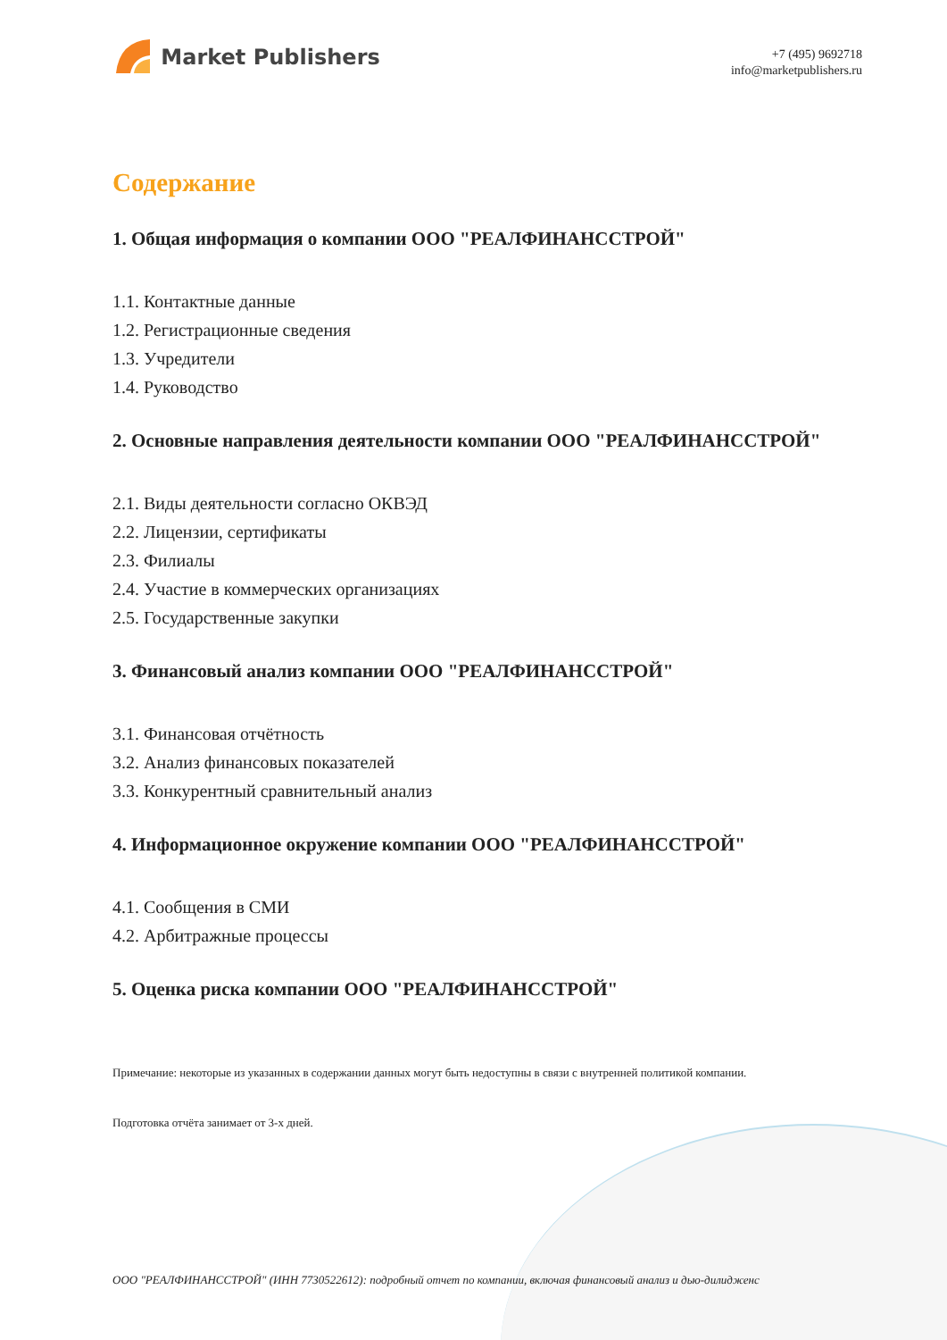Market Publishers
+7 (495) 9692718
info@marketpublishers.ru
Содержание
1. Общая информация о компании ООО "РЕАЛФИНАНССТРОЙ"
1.1. Контактные данные
1.2. Регистрационные сведения
1.3. Учредители
1.4. Руководство
2. Основные направления деятельности компании ООО "РЕАЛФИНАНССТРОЙ"
2.1. Виды деятельности согласно ОКВЭД
2.2. Лицензии, сертификаты
2.3. Филиалы
2.4. Участие в коммерческих организациях
2.5. Государственные закупки
3. Финансовый анализ компании ООО "РЕАЛФИНАНССТРОЙ"
3.1. Финансовая отчётность
3.2. Анализ финансовых показателей
3.3. Конкурентный сравнительный анализ
4. Информационное окружение компании ООО "РЕАЛФИНАНССТРОЙ"
4.1. Сообщения в СМИ
4.2. Арбитражные процессы
5. Оценка риска компании ООО "РЕАЛФИНАНССТРОЙ"
Примечание: некоторые из указанных в содержании данных могут быть недоступны в связи с внутренней политикой компании.
Подготовка отчёта занимает от 3-х дней.
ООО "РЕАЛФИНАНССТРОЙ" (ИНН 7730522612): подробный отчет по компании, включая финансовый анализ и дью-дилидженс